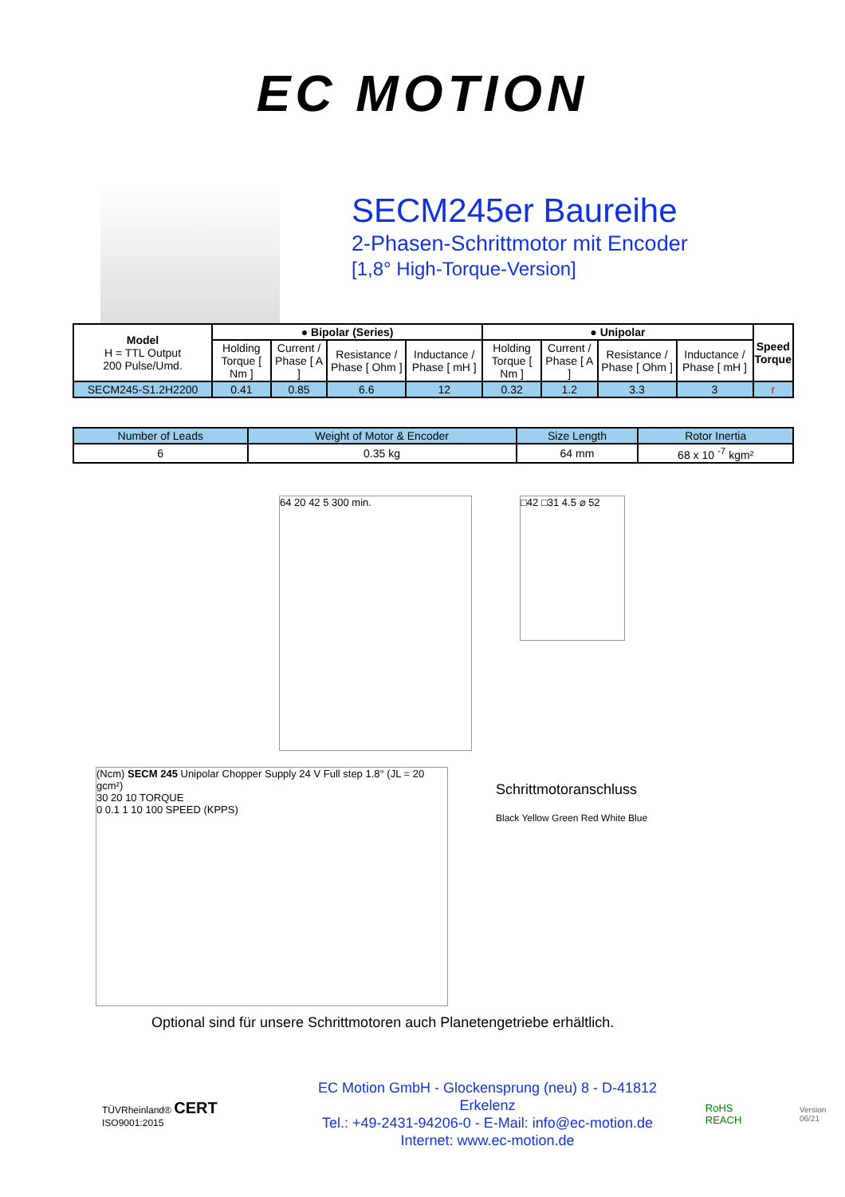EC MOTION
SECM245er Baureihe
2-Phasen-Schrittmotor mit Encoder
[1,8° High-Torque-Version]
| Model H = TTL Output 200 Pulse/Umd. | ● Bipolar (Series) | | | | ● Unipolar | | | | Speed Torque |
| --- | --- | --- | --- | --- | --- | --- | --- | --- | --- |
| | Holding Torque [ Nm ] | Current / Phase [ A ] | Resistance / Phase [ Ohm ] | Inductance / Phase [ mH ] | Holding Torque [ Nm ] | Current / Phase [ A ] | Resistance / Phase [ Ohm ] | Inductance / Phase [ mH ] | |
| SECM245-S1.2H2200 | 0.41 | 0.85 | 6.6 | 12 | 0.32 | 1.2 | 3.3 | 3 | r |
| Number of Leads | Weight of Motor & Encoder | Size Length | Rotor Inertia |
| 6 | 0.35 kg | 64 mm | 68 x 10 <sup>-7</sup> kgm² |
64 20 42 5 300 min.
□42 □31 4.5 ⌀ 52
(Ncm) SECM 245 Unipolar Chopper Supply 24 V Full step 1.8° (JL = 20 gcm²)
30 20 10 TORQUE
0 0.1 1 10 100 SPEED (KPPS)
Schrittmotoranschluss
Black Yellow Green Red White Blue
Optional sind für unsere Schrittmotoren auch Planetengetriebe erhältlich.
TÜVRheinland® CERT ISO9001:2015
EC Motion GmbH - Glockensprung (neu) 8 - D-41812 Erkelenz
Tel.: +49-2431-94206-0 - E-Mail: info@ec-motion.de
Internet: www.ec-motion.de
RoHS REACH
Version 06/21